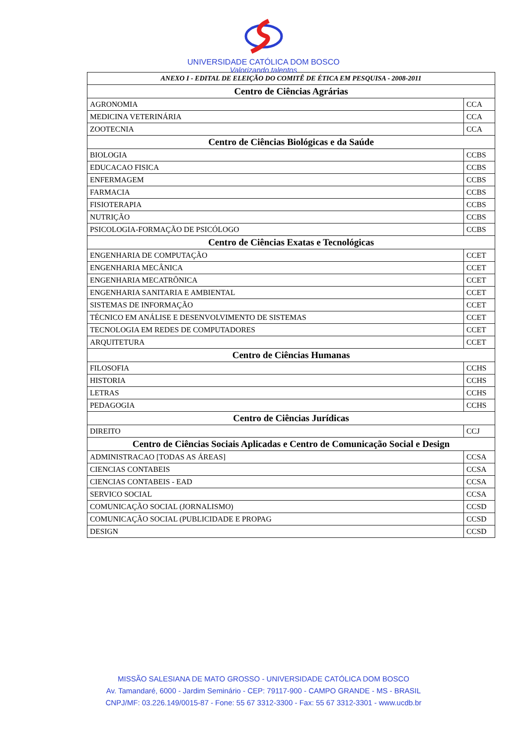UNIVERSIDADE CATÓLICA DOM BOSCO
Valorizando talentos
| ANEXO I - EDITAL DE ELEIÇÃO DO COMITÊ DE ÉTICA EM PESQUISA - 2008-2011 | |
| Centro de Ciências Agrárias | |
| AGRONOMIA | CCA |
| MEDICINA VETERINÁRIA | CCA |
| ZOOTECNIA | CCA |
| Centro de Ciências Biológicas e da Saúde | |
| BIOLOGIA | CCBS |
| EDUCACAO FISICA | CCBS |
| ENFERMAGEM | CCBS |
| FARMACIA | CCBS |
| FISIOTERAPIA | CCBS |
| NUTRIÇÃO | CCBS |
| PSICOLOGIA-FORMAÇÃO DE PSICÓLOGO | CCBS |
| Centro de Ciências Exatas e Tecnológicas | |
| ENGENHARIA DE COMPUTAÇÃO | CCET |
| ENGENHARIA MECÂNICA | CCET |
| ENGENHARIA MECATRÔNICA | CCET |
| ENGENHARIA SANITARIA E AMBIENTAL | CCET |
| SISTEMAS DE INFORMAÇÃO | CCET |
| TÉCNICO EM ANÁLISE E DESENVOLVIMENTO DE SISTEMAS | CCET |
| TECNOLOGIA EM REDES DE COMPUTADORES | CCET |
| ARQUITETURA | CCET |
| Centro de Ciências Humanas | |
| FILOSOFIA | CCHS |
| HISTORIA | CCHS |
| LETRAS | CCHS |
| PEDAGOGIA | CCHS |
| Centro de Ciências Jurídicas | |
| DIREITO | CCJ |
| Centro de Ciências Sociais Aplicadas e Centro de Comunicação Social e Design | |
| ADMINISTRACAO [TODAS AS ÁREAS] | CCSA |
| CIENCIAS CONTABEIS | CCSA |
| CIENCIAS CONTABEIS - EAD | CCSA |
| SERVICO SOCIAL | CCSA |
| COMUNICAÇÃO SOCIAL (JORNALISMO) | CCSD |
| COMUNICAÇÃO SOCIAL (PUBLICIDADE E PROPAG | CCSD |
| DESIGN | CCSD |
MISSÃO SALESIANA DE MATO GROSSO - UNIVERSIDADE CATÓLICA DOM BOSCO
Av. Tamandaré, 6000 - Jardim Seminário - CEP: 79117-900 - CAMPO GRANDE - MS - BRASIL
CNPJ/MF: 03.226.149/0015-87 - Fone: 55 67 3312-3300 - Fax: 55 67 3312-3301 - www.ucdb.br